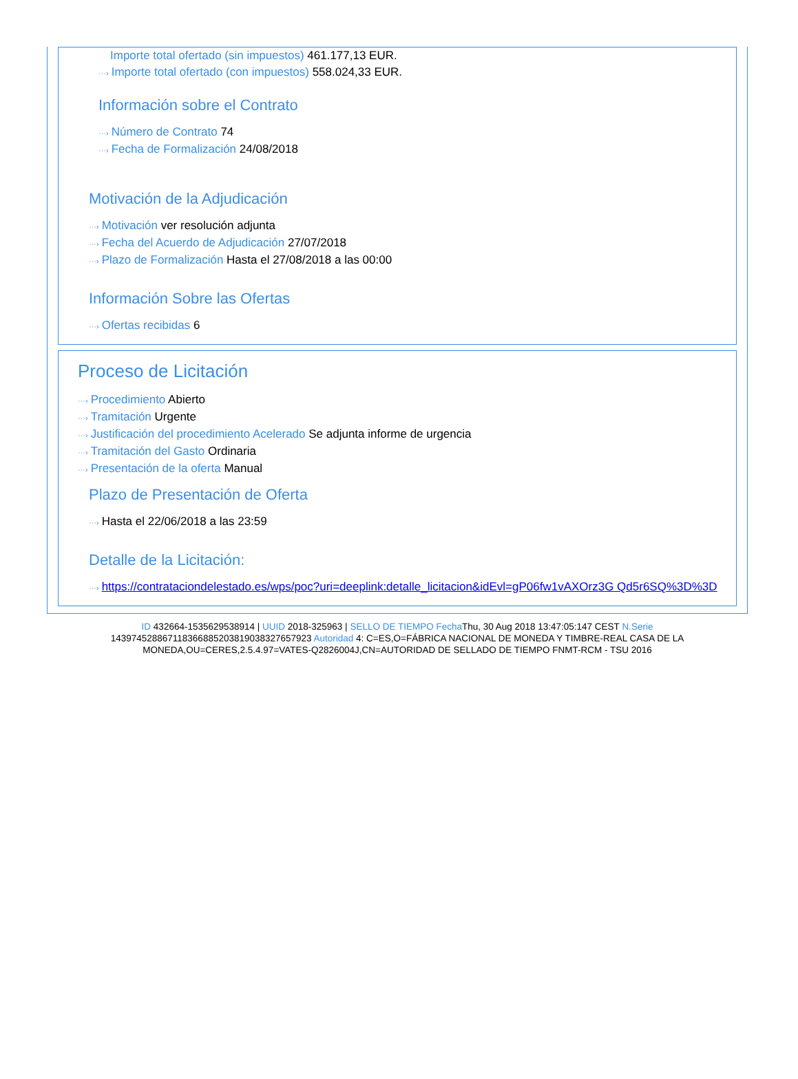Importe total ofertado (sin impuestos) 461.177,13 EUR.
···› Importe total ofertado (con impuestos) 558.024,33 EUR.
Información sobre el Contrato
···› Número de Contrato 74
···› Fecha de Formalización 24/08/2018
Motivación de la Adjudicación
···› Motivación ver resolución adjunta
···› Fecha del Acuerdo de Adjudicación 27/07/2018
···› Plazo de Formalización Hasta el 27/08/2018 a las 00:00
Información Sobre las Ofertas
···› Ofertas recibidas 6
Proceso de Licitación
···› Procedimiento Abierto
···› Tramitación Urgente
···› Justificación del procedimiento Acelerado Se adjunta informe de urgencia
···› Tramitación del Gasto Ordinaria
···› Presentación de la oferta Manual
Plazo de Presentación de Oferta
···› Hasta el 22/06/2018 a las 23:59
Detalle de la Licitación:
···› https://contrataciondelestado.es/wps/poc?uri=deeplink:detalle_licitacion&idEvl=gP06fw1vAXOrz3G Qd5r6SQ%3D%3D
ID 432664-1535629538914 | UUID 2018-325963 | SELLO DE TIEMPO Fecha Thu, 30 Aug 2018 13:47:05:147 CEST N.Serie 143974528867118366885203819038327657923 Autoridad 4: C=ES,O=FÁBRICA NACIONAL DE MONEDA Y TIMBRE-REAL CASA DE LA MONEDA,OU=CERES,2.5.4.97=VATES-Q2826004J,CN=AUTORIDAD DE SELLADO DE TIEMPO FNMT-RCM - TSU 2016